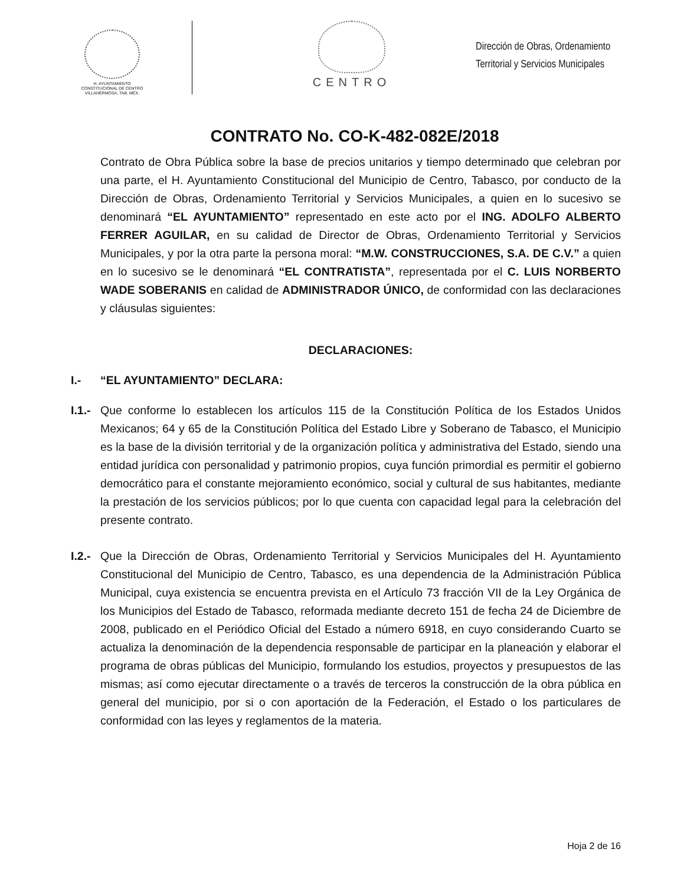H. AYUNTAMIENTO
CONSTITUCIONAL DE CENTRO
VILLAHERMOSA, TAB. MÉX.
CENTRO
Dirección de Obras, Ordenamiento
Territorial y Servicios Municipales
CONTRATO No. CO-K-482-082E/2018
Contrato de Obra Pública sobre la base de precios unitarios y tiempo determinado que celebran por una parte, el H. Ayuntamiento Constitucional del Municipio de Centro, Tabasco, por conducto de la Dirección de Obras, Ordenamiento Territorial y Servicios Municipales, a quien en lo sucesivo se denominará “EL AYUNTAMIENTO” representado en este acto por el ING. ADOLFO ALBERTO FERRER AGUILAR, en su calidad de Director de Obras, Ordenamiento Territorial y Servicios Municipales, y por la otra parte la persona moral: “M.W. CONSTRUCCIONES, S.A. DE C.V.” a quien en lo sucesivo se le denominará “EL CONTRATISTA”, representada por el C. LUIS NORBERTO WADE SOBERANIS en calidad de ADMINISTRADOR ÚNICO, de conformidad con las declaraciones y cláusulas siguientes:
DECLARACIONES:
I.- “EL AYUNTAMIENTO” DECLARA:
I.1.- Que conforme lo establecen los artículos 115 de la Constitución Política de los Estados Unidos Mexicanos; 64 y 65 de la Constitución Política del Estado Libre y Soberano de Tabasco, el Municipio es la base de la división territorial y de la organización política y administrativa del Estado, siendo una entidad jurídica con personalidad y patrimonio propios, cuya función primordial es permitir el gobierno democrático para el constante mejoramiento económico, social y cultural de sus habitantes, mediante la prestación de los servicios públicos; por lo que cuenta con capacidad legal para la celebración del presente contrato.
I.2.- Que la Dirección de Obras, Ordenamiento Territorial y Servicios Municipales del H. Ayuntamiento Constitucional del Municipio de Centro, Tabasco, es una dependencia de la Administración Pública Municipal, cuya existencia se encuentra prevista en el Artículo 73 fracción VII de la Ley Orgánica de los Municipios del Estado de Tabasco, reformada mediante decreto 151 de fecha 24 de Diciembre de 2008, publicado en el Periódico Oficial del Estado a número 6918, en cuyo considerando Cuarto se actualiza la denominación de la dependencia responsable de participar en la planeación y elaborar el programa de obras públicas del Municipio, formulando los estudios, proyectos y presupuestos de las mismas; así como ejecutar directamente o a través de terceros la construcción de la obra pública en general del municipio, por si o con aportación de la Federación, el Estado o los particulares de conformidad con las leyes y reglamentos de la materia.
Hoja 2 de 16